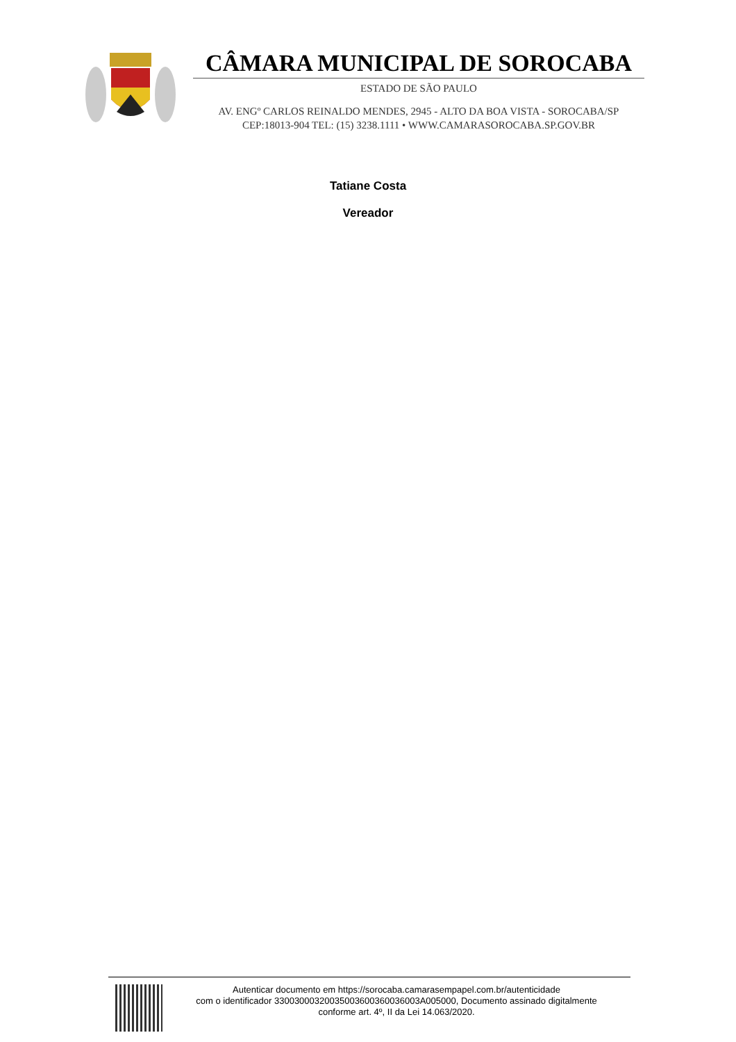CÂMARA MUNICIPAL DE SOROCABA
ESTADO DE SÃO PAULO
AV. ENGº CARLOS REINALDO MENDES, 2945 - ALTO DA BOA VISTA - SOROCABA/SP
CEP:18013-904 TEL: (15) 3238.1111 • WWW.CAMARASOROCABA.SP.GOV.BR
Tatiane Costa
Vereador
Autenticar documento em https://sorocaba.camarasempapel.com.br/autenticidade
com o identificador 33003000320035003600360036003A005000, Documento assinado digitalmente
conforme art. 4º, II da Lei 14.063/2020.